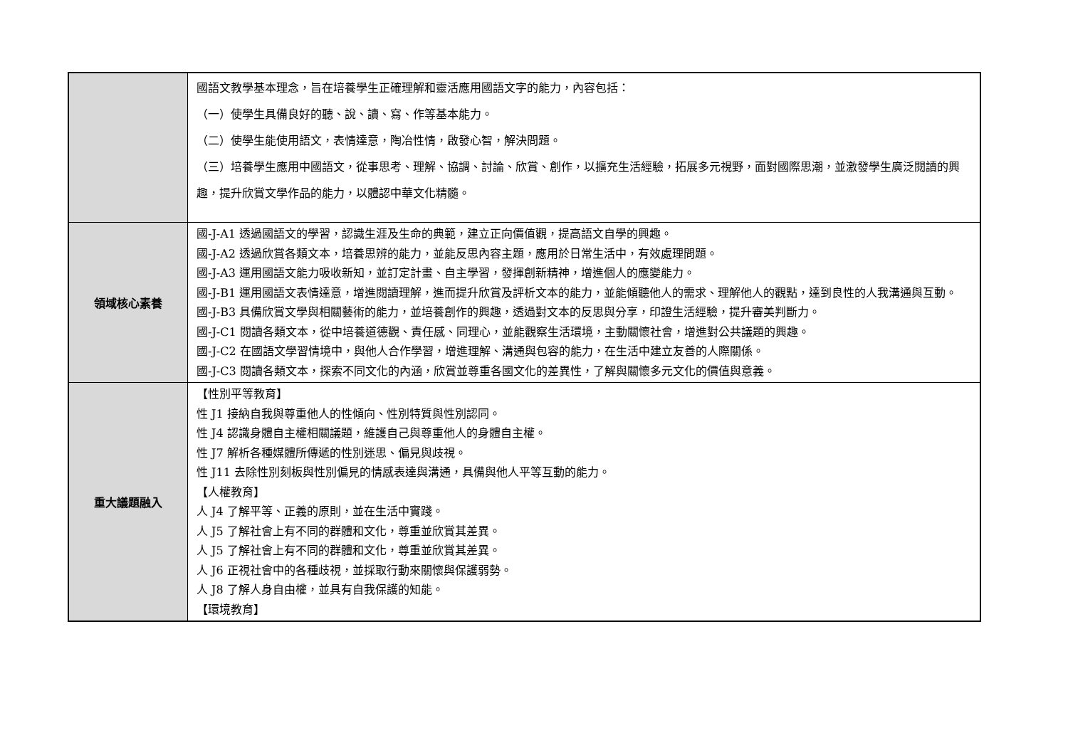| | 國語文教學基本理念，旨在培養學生正確理解和靈活應用國語文字的能力，內容包括： （一）使學生具備良好的聽、說、讀、寫、作等基本能力。 （二）使學生能使用語文，表情達意，陶冶性情，啟發心智，解決問題。 （三）培養學生應用中國語文，從事思考、理解、協調、討論、欣賞、創作，以擴充生活經驗，拓展多元視野，面對國際思潮，並激發學生廣泛閱讀的興趣，提升欣賞文學作品的能力，以體認中華文化精髓。 |
| 領域核心素養 | 國-J-A1 透過國語文的學習，認識生涯及生命的典範，建立正向價值觀，提高語文自學的興趣。 國-J-A2 透過欣賞各類文本，培養思辨的能力，並能反思內容主題，應用於日常生活中，有效處理問題。 國-J-A3 運用國語文能力吸收新知，並訂定計畫、自主學習，發揮創新精神，增進個人的應變能力。 國-J-B1 運用國語文表情達意，增進閱讀理解，進而提升欣賞及評析文本的能力，並能傾聽他人的需求、理解他人的觀點，達到良性的人我溝通與互動。 國-J-B3 具備欣賞文學與相關藝術的能力，並培養創作的興趣，透過對文本的反思與分享，印證生活經驗，提升審美判斷力。 國-J-C1 閱讀各類文本，從中培養道德觀、責任感、同理心，並能觀察生活環境，主動關懷社會，增進對公共議題的興趣。 國-J-C2 在國語文學習情境中，與他人合作學習，增進理解、溝通與包容的能力，在生活中建立友善的人際關係。 國-J-C3 閱讀各類文本，探索不同文化的內涵，欣賞並尊重各國文化的差異性，了解與關懷多元文化的價值與意義。 |
| 重大議題融入 | 【性別平等教育】 性 J1 接納自我與尊重他人的性傾向、性別特質與性別認同。 性 J4 認識身體自主權相關議題，維護自己與尊重他人的身體自主權。 性 J7 解析各種媒體所傳遞的性別迷思、偏見與歧視。 性 J11 去除性別刻板與性別偏見的情感表達與溝通，具備與他人平等互動的能力。 【人權教育】 人 J4 了解平等、正義的原則，並在生活中實踐。 人 J5 了解社會上有不同的群體和文化，尊重並欣賞其差異。 人 J5 了解社會上有不同的群體和文化，尊重並欣賞其差異。 人 J6 正視社會中的各種歧視，並採取行動來關懷與保護弱勢。 人 J8 了解人身自由權，並具有自我保護的知能。 【環境教育】 |